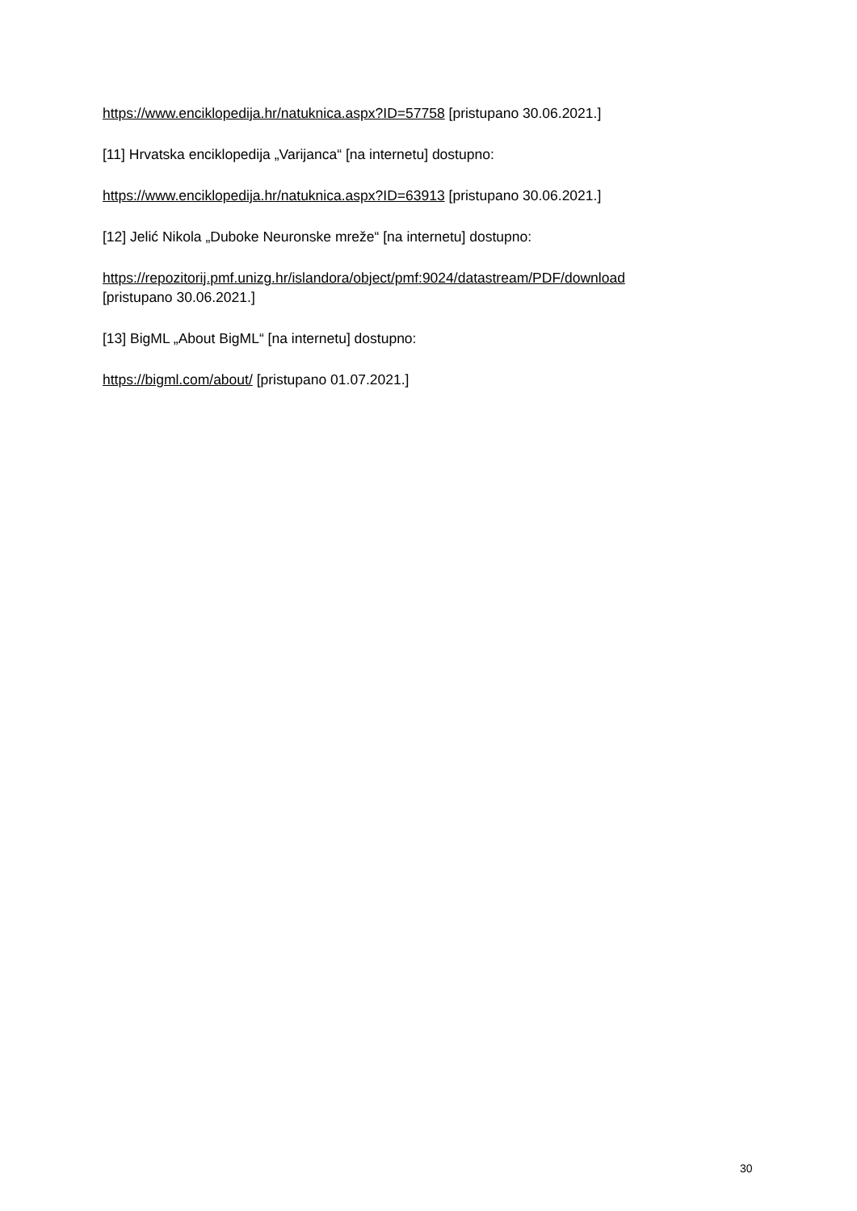https://www.enciklopedija.hr/natuknica.aspx?ID=57758 [pristupano 30.06.2021.]
[11] Hrvatska enciklopedija „Varijanca“ [na internetu] dostupno:
https://www.enciklopedija.hr/natuknica.aspx?ID=63913 [pristupano 30.06.2021.]
[12] Jelić Nikola „Duboke Neuronske mreže“ [na internetu] dostupno:
https://repozitorij.pmf.unizg.hr/islandora/object/pmf:9024/datastream/PDF/download
[pristupano 30.06.2021.]
[13] BigML „About BigML“ [na internetu] dostupno:
https://bigml.com/about/ [pristupano 01.07.2021.]
30